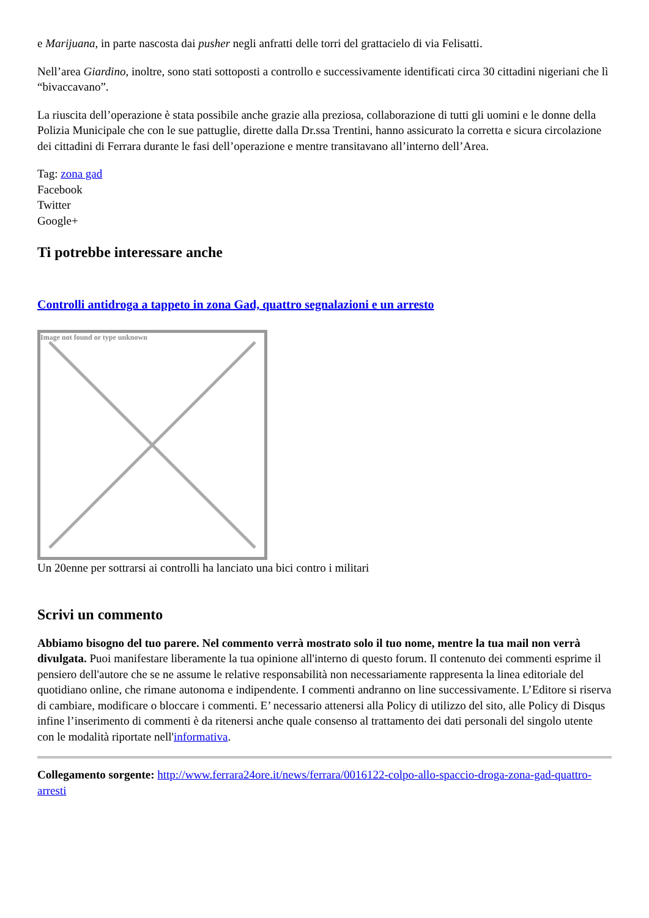e Marijuana, in parte nascosta dai pusher negli anfratti delle torri del grattacielo di via Felisatti.
Nell’area Giardino, inoltre, sono stati sottoposti a controllo e successivamente identificati circa 30 cittadini nigeriani che lì “bivaccavano”.
La riuscita dell’operazione è stata possibile anche grazie alla preziosa, collaborazione di tutti gli uomini e le donne della Polizia Municipale che con le sue pattuglie, dirette dalla Dr.ssa Trentini, hanno assicurato la corretta e sicura circolazione dei cittadini di Ferrara durante le fasi dell’operazione e mentre transitavano all’interno dell’Area.
Tag: zona gad
Facebook
Twitter
Google+
Ti potrebbe interessare anche
Controlli antidroga a tappeto in zona Gad, quattro segnalazioni e un arresto
Image not found or type unknown
Un 20enne per sottrarsi ai controlli ha lanciato una bici contro i militari
Scrivi un commento
Abbiamo bisogno del tuo parere. Nel commento verrà mostrato solo il tuo nome, mentre la tua mail non verrà divulgata. Puoi manifestare liberamente la tua opinione all'interno di questo forum. Il contenuto dei commenti esprime il pensiero dell'autore che se ne assume le relative responsabilità non necessariamente rappresenta la linea editoriale del quotidiano online, che rimane autonoma e indipendente. I commenti andranno on line successivamente. L’Editore si riserva di cambiare, modificare o bloccare i commenti. E’ necessario attenersi alla Policy di utilizzo del sito, alle Policy di Disqus infine l’inserimento di commenti è da ritenersi anche quale consenso al trattamento dei dati personali del singolo utente con le modalità riportate nell'informativa.
Collegamento sorgente: http://www.ferrara24ore.it/news/ferrara/0016122-colpo-allo-spaccio-droga-zona-gad-quattro-arresti